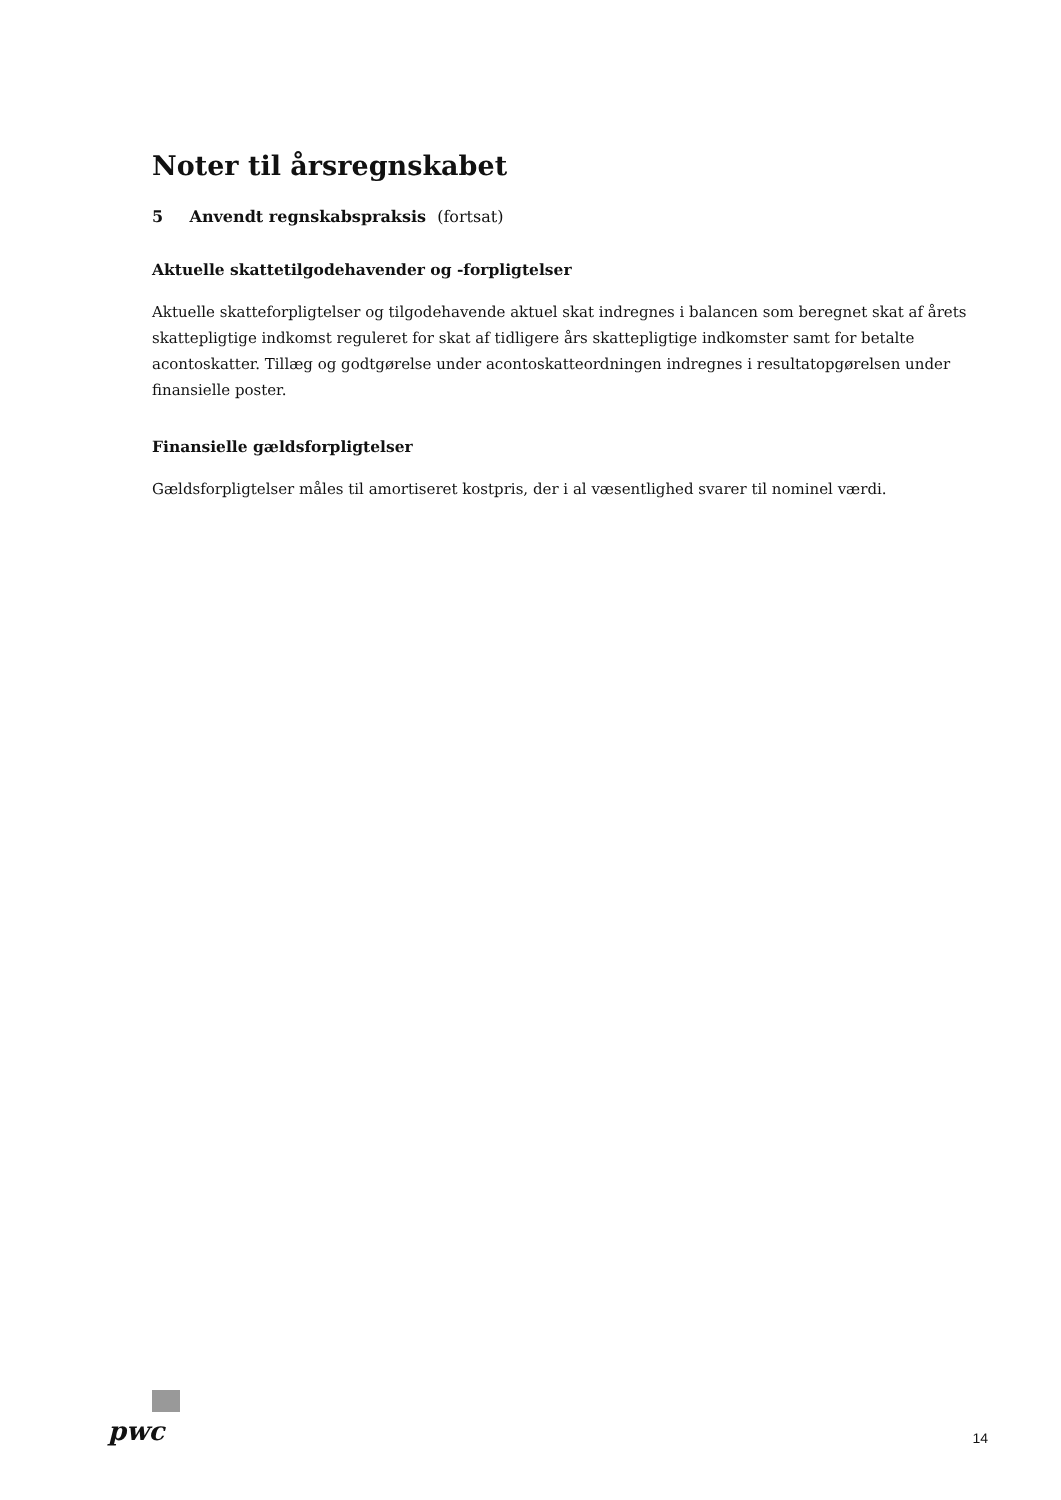Noter til årsregnskabet
5 Anvendt regnskabspraksis (fortsat)
Aktuelle skattetilgodehavender og -forpligtelser
Aktuelle skatteforpligtelser og tilgodehavende aktuel skat indregnes i balancen som beregnet skat af årets skattepligtige indkomst reguleret for skat af tidligere års skattepligtige indkomster samt for betalte acontoskatter. Tillæg og godtgørelse under acontoskatteordningen indregnes i resultatopgørelsen under finansielle poster.
Finansielle gældsforpligtelser
Gældsforpligtelser måles til amortiseret kostpris, der i al væsentlighed svarer til nominel værdi.
pwc
14